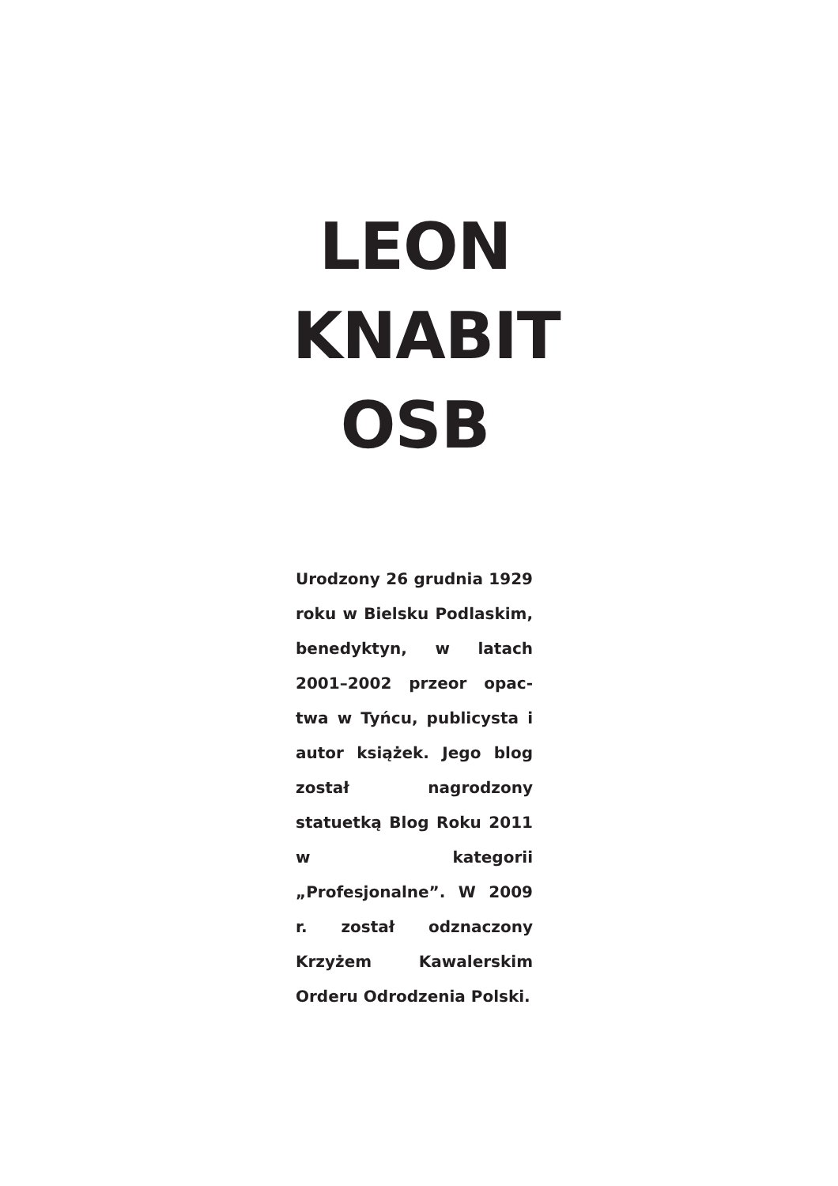LEON
KNABIT
OSB
Urodzony 26 grudnia 1929 roku w Bielsku Podla­skim, benedyktyn, w latach 2001–2002 przeor opac­twa w Tyńcu, publicysta i autor książek. Jego blog został nagrodzony statuetką Blog Roku 2011 w kategorii „Profesjonalne”. W 2009 r. został odznaczony Krzyżem Kawalerskim Orderu Odro­dzenia Polski.